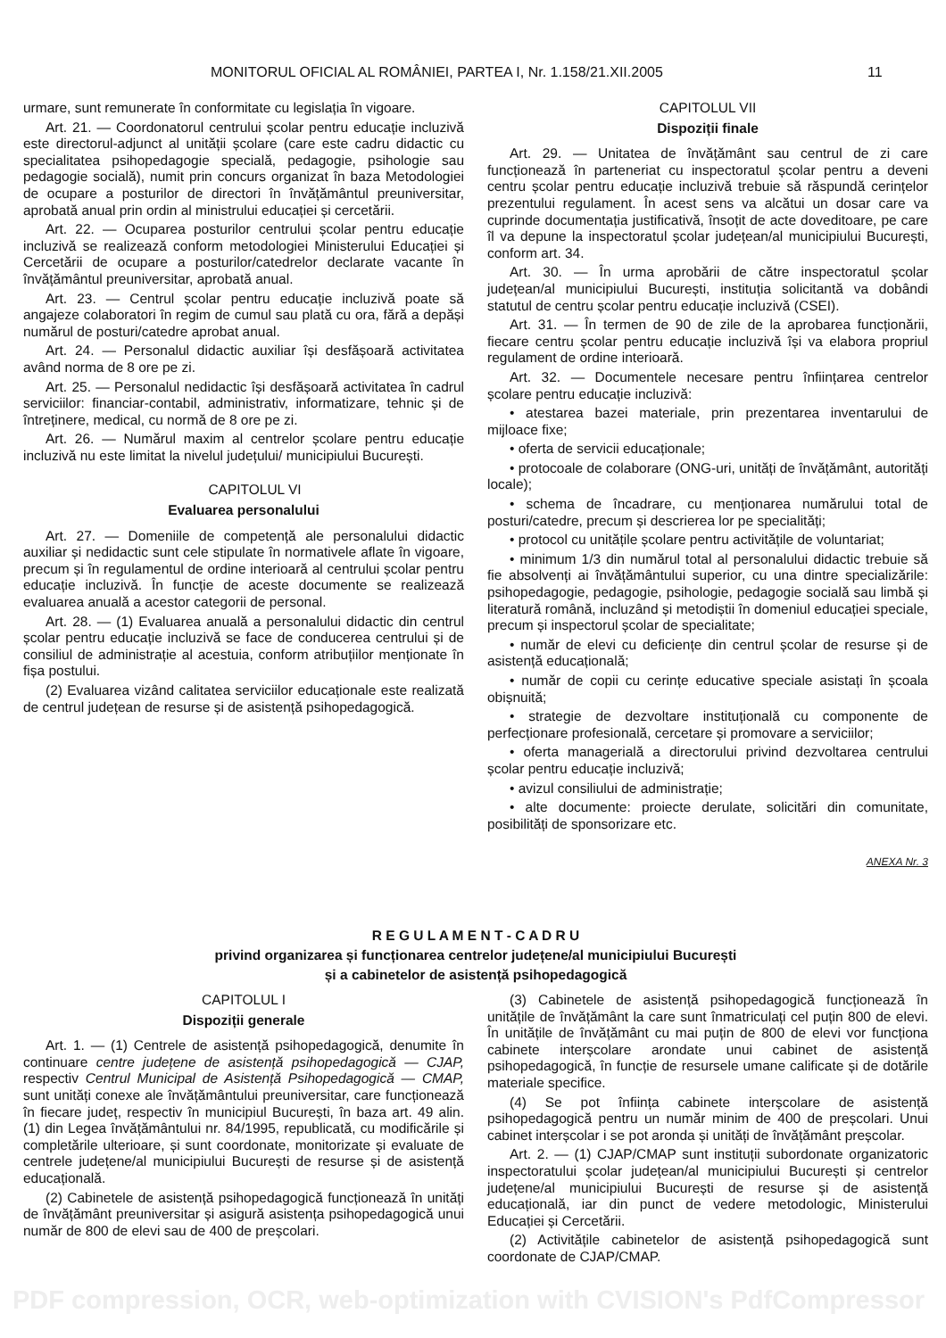MONITORUL OFICIAL AL ROMÂNIEI, PARTEA I, Nr. 1.158/21.XII.2005 11
urmare, sunt remunerate în conformitate cu legislația în vigoare.
Art. 21. — Coordonatorul centrului școlar pentru educație incluzivă este directorul-adjunct al unității școlare (care este cadru didactic cu specialitatea psihopedagogie specială, pedagogie, psihologie sau pedagogie socială), numit prin concurs organizat în baza Metodologiei de ocupare a posturilor de directori în învățământul preuniversitar, aprobată anual prin ordin al ministrului educației și cercetării.
Art. 22. — Ocuparea posturilor centrului școlar pentru educație incluzivă se realizează conform metodologiei Ministerului Educației și Cercetării de ocupare a posturilor/catedrelor declarate vacante în învățământul preuniversitar, aprobată anual.
Art. 23. — Centrul școlar pentru educație incluzivă poate să angajeze colaboratori în regim de cumul sau plată cu ora, fără a depăși numărul de posturi/catedre aprobat anual.
Art. 24. — Personalul didactic auxiliar își desfășoară activitatea având norma de 8 ore pe zi.
Art. 25. — Personalul nedidactic își desfășoară activitatea în cadrul serviciilor: financiar-contabil, administrativ, informatizare, tehnic și de întreținere, medical, cu normă de 8 ore pe zi.
Art. 26. — Numărul maxim al centrelor școlare pentru educație incluzivă nu este limitat la nivelul județului/ municipiului București.
CAPITOLUL VI
Evaluarea personalului
Art. 27. — Domeniile de competență ale personalului didactic auxiliar și nedidactic sunt cele stipulate în normativele aflate în vigoare, precum și în regulamentul de ordine interioară al centrului școlar pentru educație incluzivă. În funcție de aceste documente se realizează evaluarea anuală a acestor categorii de personal.
Art. 28. — (1) Evaluarea anuală a personalului didactic din centrul școlar pentru educație incluzivă se face de conducerea centrului și de consiliul de administrație al acestuia, conform atribuțiilor menționate în fișa postului.
(2) Evaluarea vizând calitatea serviciilor educaționale este realizată de centrul județean de resurse și de asistență psihopedagogică.
CAPITOLUL VII
Dispoziții finale
Art. 29. — Unitatea de învățământ sau centrul de zi care funcționează în parteneriat cu inspectoratul școlar pentru a deveni centru școlar pentru educație incluzivă trebuie să răspundă cerințelor prezentului regulament. În acest sens va alcătui un dosar care va cuprinde documentația justificativă, însoțit de acte doveditoare, pe care îl va depune la inspectoratul școlar județean/al municipiului București, conform art. 34.
Art. 30. — În urma aprobării de către inspectoratul școlar județean/al municipiului București, instituția solicitantă va dobândi statutul de centru școlar pentru educație incluzivă (CSEI).
Art. 31. — În termen de 90 de zile de la aprobarea funcționării, fiecare centru școlar pentru educație incluzivă își va elabora propriul regulament de ordine interioară.
Art. 32. — Documentele necesare pentru înființarea centrelor școlare pentru educație incluzivă:
• atestarea bazei materiale, prin prezentarea inventarului de mijloace fixe;
• oferta de servicii educaționale;
• protocoale de colaborare (ONG-uri, unități de învățământ, autorități locale);
• schema de încadrare, cu menționarea numărului total de posturi/catedre, precum și descrierea lor pe specialități;
• protocol cu unitățile școlare pentru activitățile de voluntariat;
• minimum 1/3 din numărul total al personalului didactic trebuie să fie absolvenți ai învățământului superior, cu una dintre specializările: psihopedagogie, pedagogie, psihologie, pedagogie socială sau limbă și literatură română, incluzând și metodiștii în domeniul educației speciale, precum și inspectorul școlar de specialitate;
• număr de elevi cu deficiențe din centrul școlar de resurse și de asistență educațională;
• număr de copii cu cerințe educative speciale asistați în școala obișnuită;
• strategie de dezvoltare instituțională cu componente de perfecționare profesională, cercetare și promovare a serviciilor;
• oferta managerială a directorului privind dezvoltarea centrului școlar pentru educație incluzivă;
• avizul consiliului de administrație;
• alte documente: proiecte derulate, solicitări din comunitate, posibilități de sponsorizare etc.
ANEXA Nr. 3
R E G U L A M E N T - C A D R U
privind organizarea și funcționarea centrelor județene/al municipiului București
și a cabinetelor de asistență psihopedagogică
CAPITOLUL I
Dispoziții generale
Art. 1. — (1) Centrele de asistență psihopedagogică, denumite în continuare centre județene de asistență psihopedagogică — CJAP, respectiv Centrul Municipal de Asistență Psihopedagogică — CMAP, sunt unități conexe ale învățământului preuniversitar, care funcționează în fiecare județ, respectiv în municipiul București, în baza art. 49 alin. (1) din Legea învățământului nr. 84/1995, republicată, cu modificările și completările ulterioare, și sunt coordonate, monitorizate și evaluate de centrele județene/al municipiului București de resurse și de asistență educațională.
(2) Cabinetele de asistență psihopedagogică funcționează în unități de învățământ preuniversitar și asigură asistența psihopedagogică unui număr de 800 de elevi sau de 400 de preșcolari.
(3) Cabinetele de asistență psihopedagogică funcționează în unitățile de învățământ la care sunt înmatriculați cel puțin 800 de elevi. În unitățile de învățământ cu mai puțin de 800 de elevi vor funcționa cabinete interșcolare arondate unui cabinet de asistență psihopedagogică, în funcție de resursele umane calificate și de dotările materiale specifice.
(4) Se pot înființa cabinete interșcolare de asistență psihopedagogică pentru un număr minim de 400 de preșcolari. Unui cabinet interșcolar i se pot aronda și unități de învățământ preșcolar.
Art. 2. — (1) CJAP/CMAP sunt instituții subordonate organizatoric inspectoratului școlar județean/al municipiului București și centrelor județene/al municipiului București de resurse și de asistență educațională, iar din punct de vedere metodologic, Ministerului Educației și Cercetării.
(2) Activitățile cabinetelor de asistență psihopedagogică sunt coordonate de CJAP/CMAP.
PDF compression, OCR, web-optimization with CVISION's PdfCompressor